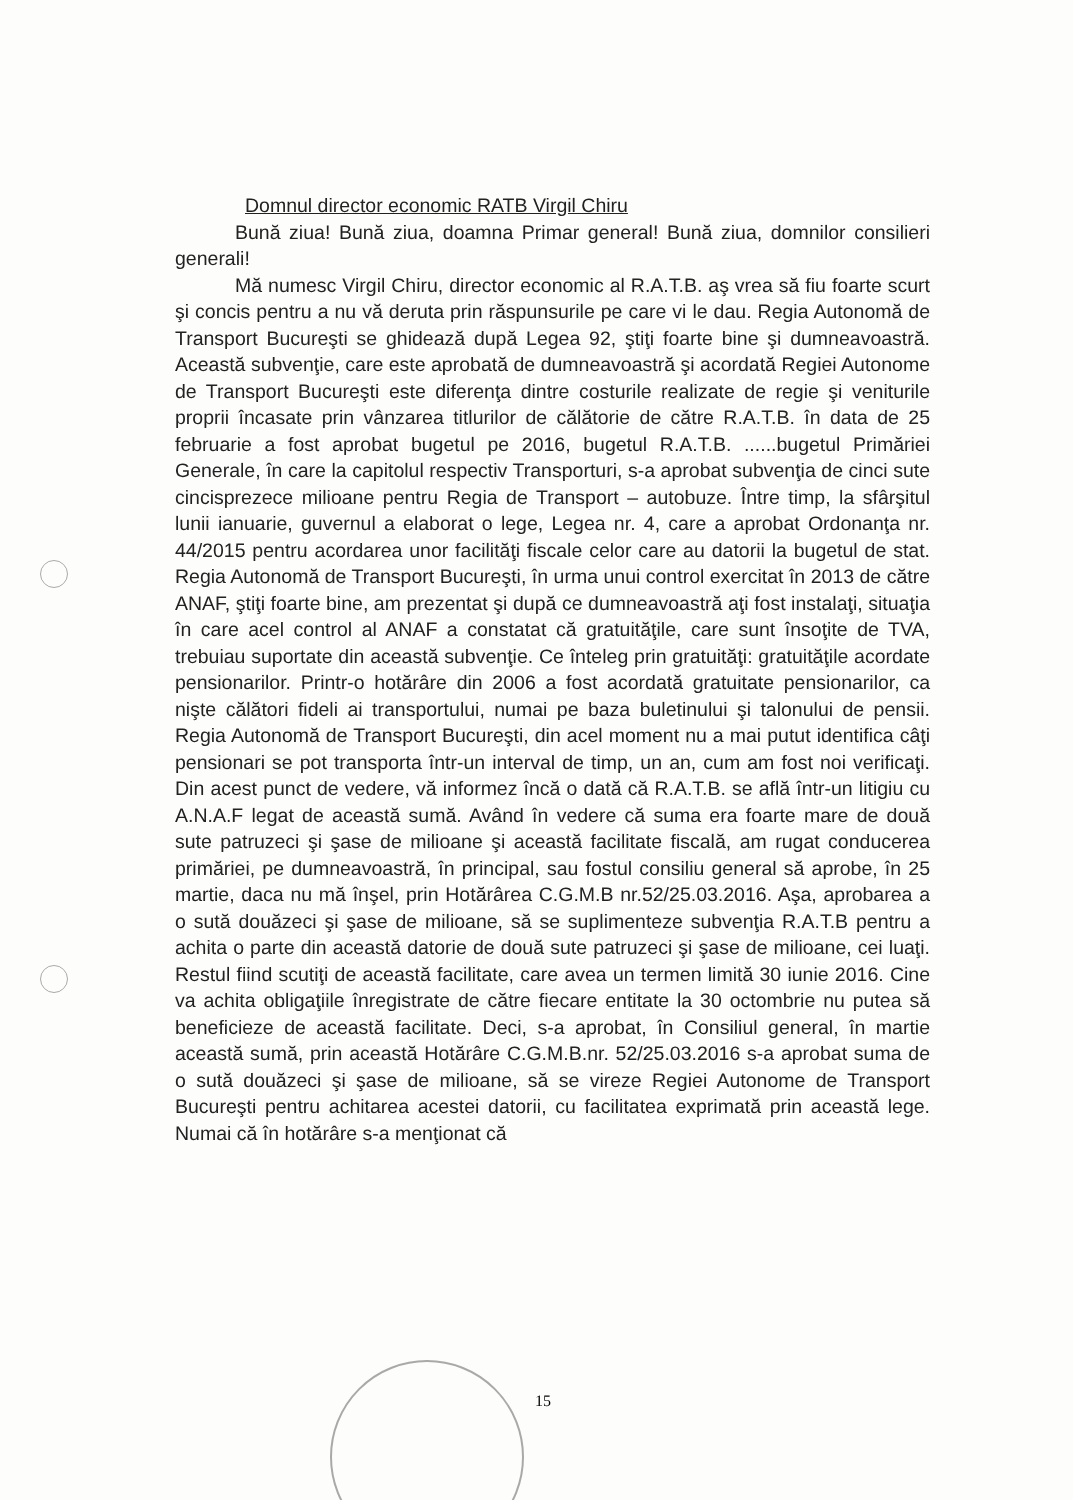Domnul director economic RATB Virgil Chiru
Bună ziua! Bună ziua, doamna Primar general! Bună ziua, domnilor consilieri generali!
Mă numesc Virgil Chiru, director economic al R.A.T.B. aş vrea să fiu foarte scurt şi concis pentru a nu vă deruta prin răspunsurile pe care vi le dau. Regia Autonomă de Transport Bucureşti se ghidează după Legea 92, ştiţi foarte bine şi dumneavoastră. Această subvenţie, care este aprobată de dumneavoastră şi acordată Regiei Autonome de Transport Bucureşti este diferenţa dintre costurile realizate de regie şi veniturile proprii încasate prin vânzarea titlurilor de călătorie de către R.A.T.B. în data de 25 februarie a fost aprobat bugetul pe 2016, bugetul R.A.T.B. ......bugetul Primăriei Generale, în care la capitolul respectiv Transporturi, s-a aprobat subvenţia de cinci sute cincisprezece milioane pentru Regia de Transport – autobuze. Între timp, la sfârşitul lunii ianuarie, guvernul a elaborat o lege, Legea nr. 4, care a aprobat Ordonanţa nr. 44/2015 pentru acordarea unor facilităţi fiscale celor care au datorii la bugetul de stat. Regia Autonomă de Transport Bucureşti, în urma unui control exercitat în 2013 de către ANAF, ştiţi foarte bine, am prezentat şi după ce dumneavoastră aţi fost instalaţi, situaţia în care acel control al ANAF a constatat că gratuităţile, care sunt însoţite de TVA, trebuiau suportate din această subvenţie. Ce înteleg prin gratuităţi: gratuităţile acordate pensionarilor. Printr-o hotărâre din 2006 a fost acordată gratuitate pensionarilor, ca nişte călători fideli ai transportului, numai pe baza buletinului şi talonului de pensii. Regia Autonomă de Transport Bucureşti, din acel moment nu a mai putut identifica câţi pensionari se pot transporta într-un interval de timp, un an, cum am fost noi verificaţi. Din acest punct de vedere, vă informez încă o dată că R.A.T.B. se află într-un litigiu cu A.N.A.F legat de această sumă. Având în vedere că suma era foarte mare de două sute patruzeci şi şase de milioane şi această facilitate fiscală, am rugat conducerea primăriei, pe dumneavoastră, în principal, sau fostul consiliu general să aprobe, în 25 martie, daca nu mă înşel, prin Hotărârea C.G.M.B nr.52/25.03.2016. Aşa, aprobarea a o sută douăzeci şi şase de milioane, să se suplimenteze subvenţia R.A.T.B pentru a achita o parte din această datorie de două sute patruzeci şi şase de milioane, cei luaţi. Restul fiind scutiţi de această facilitate, care avea un termen limită 30 iunie 2016. Cine va achita obligaţiile înregistrate de către fiecare entitate la 30 octombrie nu putea să beneficieze de această facilitate. Deci, s-a aprobat, în Consiliul general, în martie această sumă, prin această Hotărâre C.G.M.B.nr. 52/25.03.2016 s-a aprobat suma de o sută douăzeci şi şase de milioane, să se vireze Regiei Autonome de Transport Bucureşti pentru achitarea acestei datorii, cu facilitatea exprimată prin această lege. Numai că în hotărâre s-a menţionat că
15